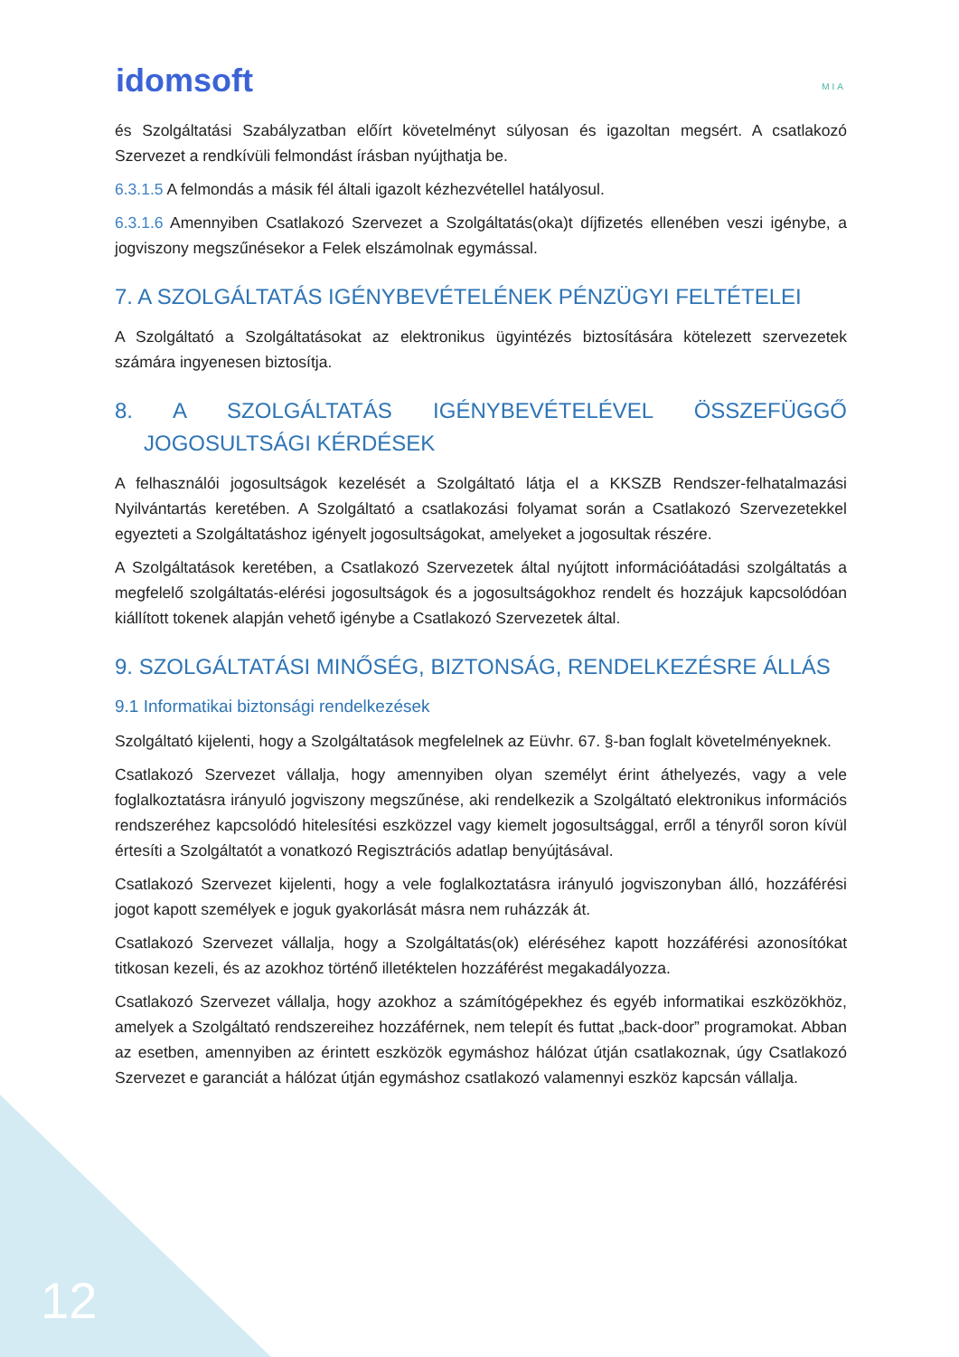idomsoft
MIA
és Szolgáltatási Szabályzatban előírt követelményt súlyosan és igazoltan megsért. A csatlakozó Szervezet a rendkívüli felmondást írásban nyújthatja be.
6.3.1.5 A felmondás a másik fél általi igazolt kézhezvétellel hatályosul.
6.3.1.6 Amennyiben Csatlakozó Szervezet a Szolgáltatás(oka)t díjfizetés ellenében veszi igénybe, a jogviszony megszűnésekor a Felek elszámolnak egymással.
7. A SZOLGÁLTATÁS IGÉNYBEVÉTELÉNEK PÉNZÜGYI FELTÉTELEI
A Szolgáltató a Szolgáltatásokat az elektronikus ügyintézés biztosítására kötelezett szervezetek számára ingyenesen biztosítja.
8. A SZOLGÁLTATÁS IGÉNYBEVÉTELÉVEL ÖSSZEFÜGGŐ JOGOSULTSÁGI KÉRDÉSEK
A felhasználói jogosultságok kezelését a Szolgáltató látja el a KKSZB Rendszer-felhatalmazási Nyilvántartás keretében. A Szolgáltató a csatlakozási folyamat során a Csatlakozó Szervezetekkel egyezteti a Szolgáltatáshoz igényelt jogosultságokat, amelyeket a jogosultak részére.
A Szolgáltatások keretében, a Csatlakozó Szervezetek által nyújtott információátadási szolgáltatás a megfelelő szolgáltatás-elérési jogosultságok és a jogosultságokhoz rendelt és hozzájuk kapcsolódóan kiállított tokenek alapján vehető igénybe a Csatlakozó Szervezetek által.
9. SZOLGÁLTATÁSI MINŐSÉG, BIZTONSÁG, RENDELKEZÉSRE ÁLLÁS
9.1 Informatikai biztonsági rendelkezések
Szolgáltató kijelenti, hogy a Szolgáltatások megfelelnek az Eüvhr. 67. §-ban foglalt követelményeknek.
Csatlakozó Szervezet vállalja, hogy amennyiben olyan személyt érint áthelyezés, vagy a vele foglalkoztatásra irányuló jogviszony megszűnése, aki rendelkezik a Szolgáltató elektronikus információs rendszeréhez kapcsolódó hitelesítési eszközzel vagy kiemelt jogosultsággal, erről a tényről soron kívül értesíti a Szolgáltatót a vonatkozó Regisztrációs adatlap benyújtásával.
Csatlakozó Szervezet kijelenti, hogy a vele foglalkoztatásra irányuló jogviszonyban álló, hozzáférési jogot kapott személyek e joguk gyakorlását másra nem ruházzák át.
Csatlakozó Szervezet vállalja, hogy a Szolgáltatás(ok) eléréséhez kapott hozzáférési azonosítókat titkosan kezeli, és az azokhoz történő illetéktelen hozzáférést megakadályozza.
Csatlakozó Szervezet vállalja, hogy azokhoz a számítógépekhez és egyéb informatikai eszközökhöz, amelyek a Szolgáltató rendszereihez hozzáférnek, nem telepít és futtat „back-door” programokat. Abban az esetben, amennyiben az érintett eszközök egymáshoz hálózat útján csatlakoznak, úgy Csatlakozó Szervezet e garanciát a hálózat útján egymáshoz csatlakozó valamennyi eszköz kapcsán vállalja.
12